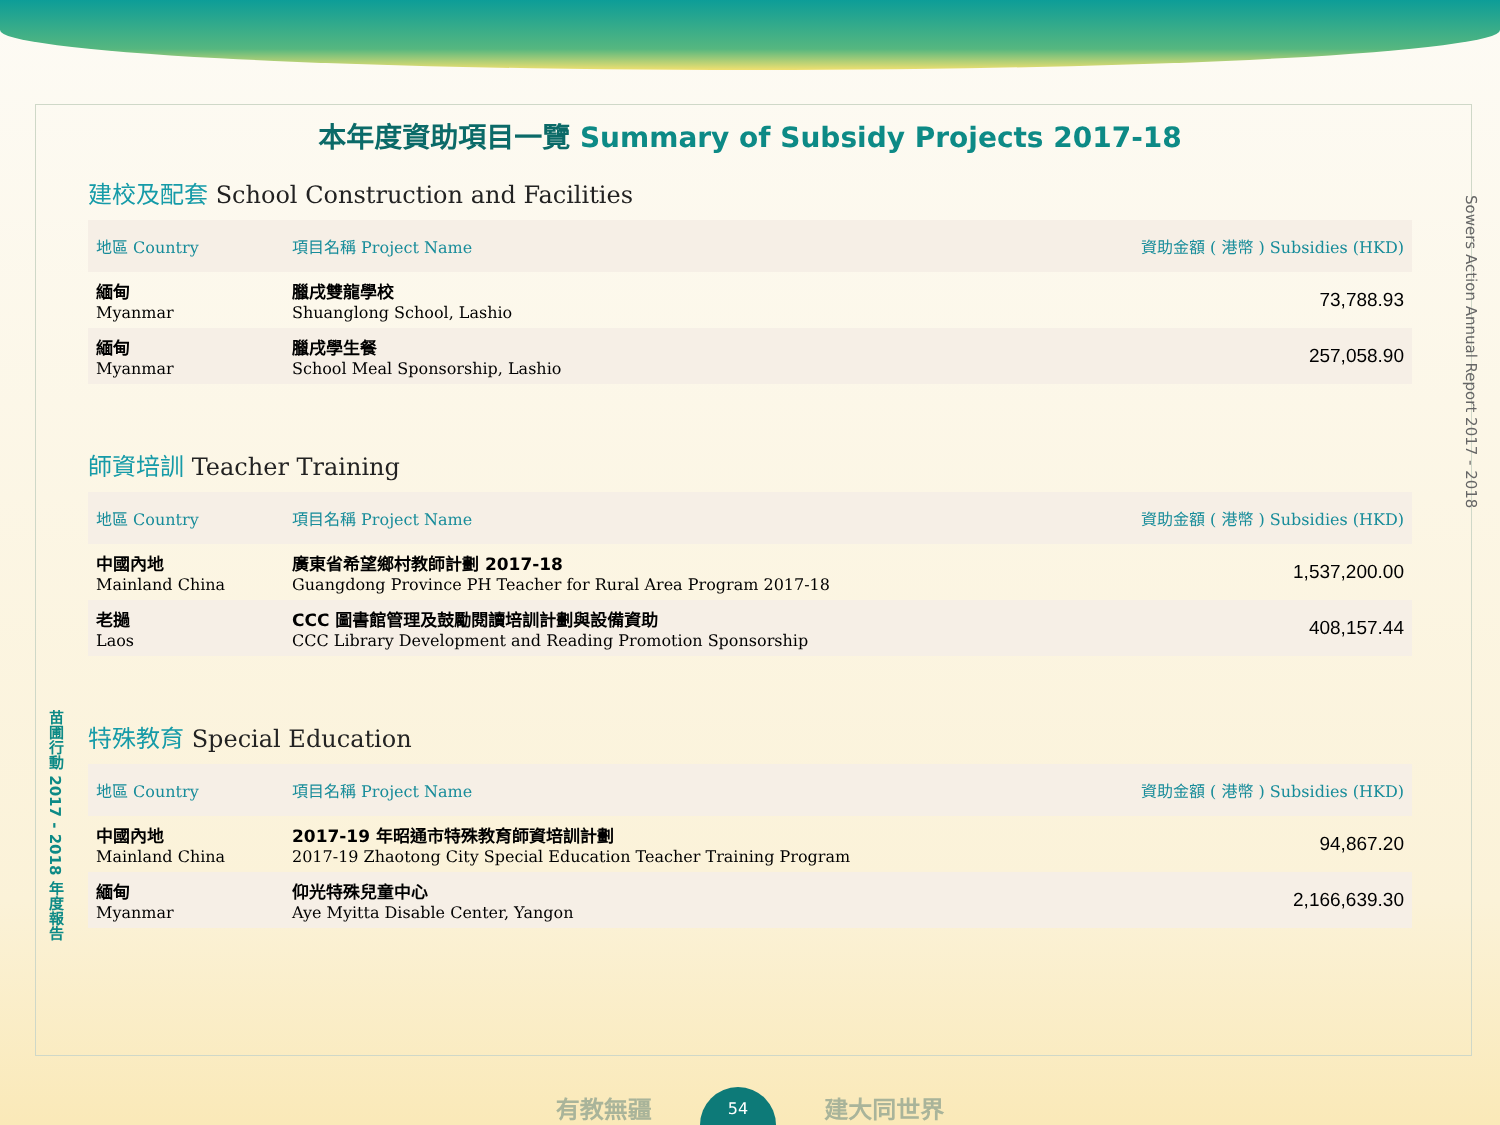本年度資助項目一覽 Summary of Subsidy Projects 2017-18
建校及配套 School Construction and Facilities
| 地區 Country | 項目名稱 Project Name | 資助金額 ( 港幣 ) Subsidies (HKD) |
| --- | --- | --- |
| 緬甸 Myanmar | 臘戌雙龍學校 Shuanglong School, Lashio | 73,788.93 |
| 緬甸 Myanmar | 臘戌學生餐 School Meal Sponsorship, Lashio | 257,058.90 |
師資培訓 Teacher Training
| 地區 Country | 項目名稱 Project Name | 資助金額 ( 港幣 ) Subsidies (HKD) |
| --- | --- | --- |
| 中國內地 Mainland China | 廣東省希望鄉村教師計劃 2017-18 Guangdong Province PH Teacher for Rural Area Program 2017-18 | 1,537,200.00 |
| 老撾 Laos | CCC 圖書館管理及鼓勵閱讀培訓計劃與設備資助 CCC Library Development and Reading Promotion Sponsorship | 408,157.44 |
特殊教育 Special Education
| 地區 Country | 項目名稱 Project Name | 資助金額 ( 港幣 ) Subsidies (HKD) |
| --- | --- | --- |
| 中國內地 Mainland China | 2017-19 年昭通市特殊教育師資培訓計劃 2017-19 Zhaotong City Special Education Teacher Training Program | 94,867.20 |
| 緬甸 Myanmar | 仰光特殊兒童中心 Aye Myitta Disable Center, Yangon | 2,166,639.30 |
Sowers Action Annual Report 2017 - 2018
苗圃行動 2017 - 2018 年度報告
有教無疆 54 建大同世界